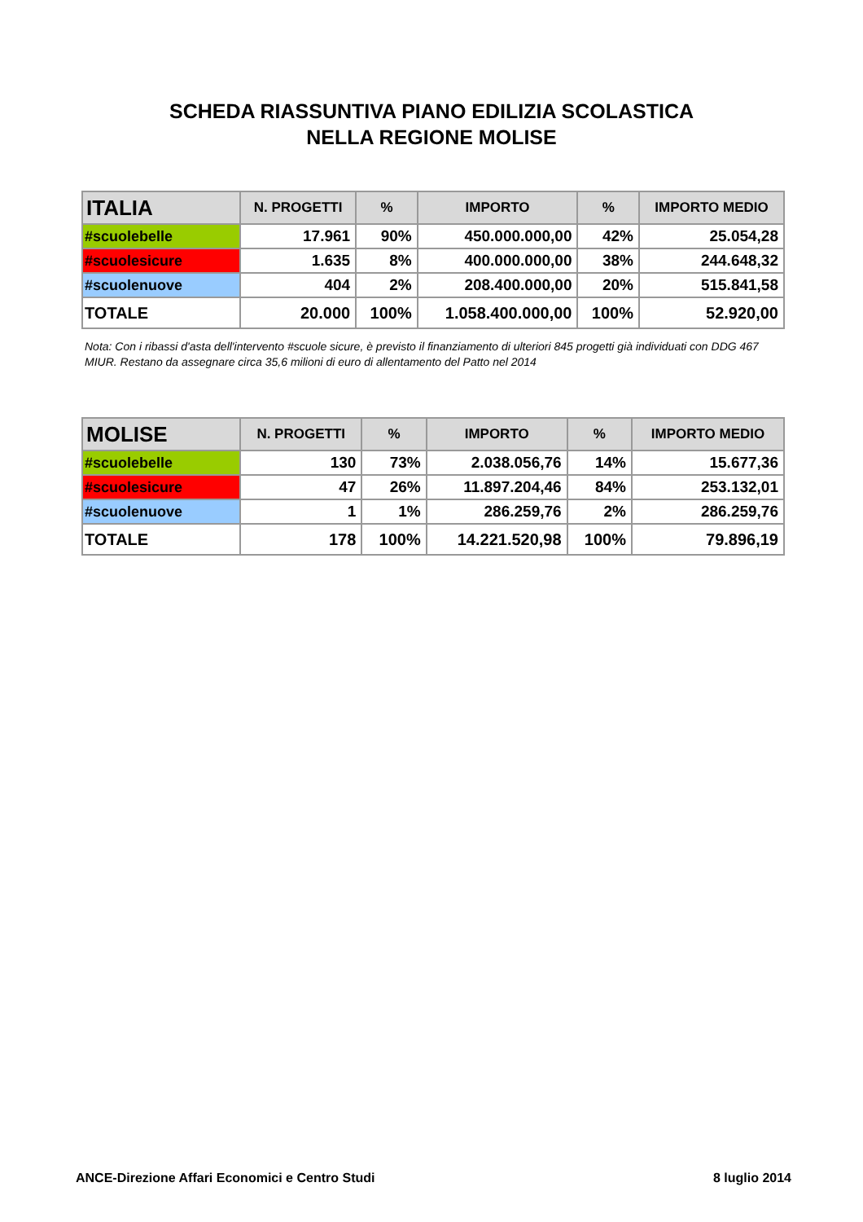SCHEDA RIASSUNTIVA PIANO EDILIZIA SCOLASTICA
NELLA REGIONE MOLISE
| ITALIA | N. PROGETTI | % | IMPORTO | % | IMPORTO MEDIO |
| --- | --- | --- | --- | --- | --- |
| #scuolebelle | 17.961 | 90% | 450.000.000,00 | 42% | 25.054,28 |
| #scuolesicure | 1.635 | 8% | 400.000.000,00 | 38% | 244.648,32 |
| #scuolenuove | 404 | 2% | 208.400.000,00 | 20% | 515.841,58 |
| TOTALE | 20.000 | 100% | 1.058.400.000,00 | 100% | 52.920,00 |
Nota: Con i ribassi d'asta dell'intervento #scuole sicure, è previsto il finanziamento di ulteriori 845 progetti già individuati con DDG 467 MIUR. Restano da assegnare circa 35,6 milioni di euro di allentamento del Patto nel 2014
| MOLISE | N. PROGETTI | % | IMPORTO | % | IMPORTO MEDIO |
| --- | --- | --- | --- | --- | --- |
| #scuolebelle | 130 | 73% | 2.038.056,76 | 14% | 15.677,36 |
| #scuolesicure | 47 | 26% | 11.897.204,46 | 84% | 253.132,01 |
| #scuolenuove | 1 | 1% | 286.259,76 | 2% | 286.259,76 |
| TOTALE | 178 | 100% | 14.221.520,98 | 100% | 79.896,19 |
ANCE-Direzione Affari Economici e Centro Studi 8 luglio 2014